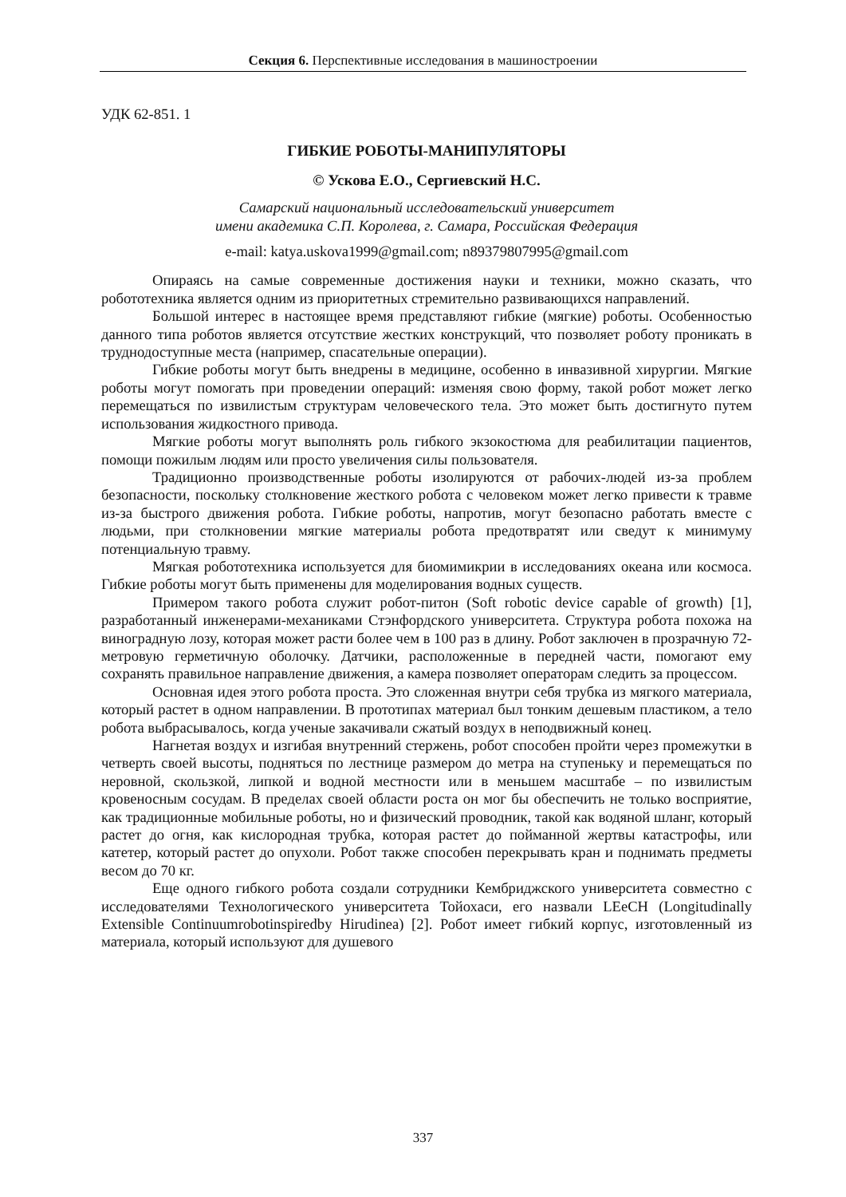Секция 6. Перспективные исследования в машиностроении
УДК 62-851. 1
ГИБКИЕ РОБОТЫ-МАНИПУЛЯТОРЫ
© Ускова Е.О., Сергиевский Н.С.
Самарский национальный исследовательский университет
имени академика С.П. Королева, г. Самара, Российская Федерация
e-mail: katya.uskova1999@gmail.com; n89379807995@gmail.com
Опираясь на самые современные достижения науки и техники, можно сказать, что робототехника является одним из приоритетных стремительно развивающихся направлений.
Большой интерес в настоящее время представляют гибкие (мягкие) роботы. Особенностью данного типа роботов является отсутствие жестких конструкций, что позволяет роботу проникать в труднодоступные места (например, спасательные операции).
Гибкие роботы могут быть внедрены в медицине, особенно в инвазивной хирургии. Мягкие роботы могут помогать при проведении операций: изменяя свою форму, такой робот может легко перемещаться по извилистым структурам человеческого тела. Это может быть достигнуто путем использования жидкостного привода.
Мягкие роботы могут выполнять роль гибкого экзокостюма для реабилитации пациентов, помощи пожилым людям или просто увеличения силы пользователя.
Традиционно производственные роботы изолируются от рабочих-людей из-за проблем безопасности, поскольку столкновение жесткого робота с человеком может легко привести к травме из-за быстрого движения робота. Гибкие роботы, напротив, могут безопасно работать вместе с людьми, при столкновении мягкие материалы робота предотвратят или сведут к минимуму потенциальную травму.
Мягкая робототехника используется для биомимикрии в исследованиях океана или космоса. Гибкие роботы могут быть применены для моделирования водных существ.
Примером такого робота служит робот-питон (Soft robotic device capable of growth) [1], разработанный инженерами-механиками Стэнфордского университета. Структура робота похожа на виноградную лозу, которая может расти более чем в 100 раз в длину. Робот заключен в прозрачную 72-метровую герметичную оболочку. Датчики, расположенные в передней части, помогают ему сохранять правильное направление движения, а камера позволяет операторам следить за процессом.
Основная идея этого робота проста. Это сложенная внутри себя трубка из мягкого материала, который растет в одном направлении. В прототипах материал был тонким дешевым пластиком, а тело робота выбрасывалось, когда ученые закачивали сжатый воздух в неподвижный конец.
Нагнетая воздух и изгибая внутренний стержень, робот способен пройти через промежутки в четверть своей высоты, подняться по лестнице размером до метра на ступеньку и перемещаться по неровной, скользкой, липкой и водной местности или в меньшем масштабе – по извилистым кровеносным сосудам. В пределах своей области роста он мог бы обеспечить не только восприятие, как традиционные мобильные роботы, но и физический проводник, такой как водяной шланг, который растет до огня, как кислородная трубка, которая растет до пойманной жертвы катастрофы, или катетер, который растет до опухоли. Робот также способен перекрывать кран и поднимать предметы весом до 70 кг.
Еще одного гибкого робота создали сотрудники Кембриджского университета совместно с исследователями Технологического университета Тойохаси, его назвали LEeCH (Longitudinally Extensible Continuumrobotinspiredby Hirudinea) [2]. Робот имеет гибкий корпус, изготовленный из материала, который используют для душевого
337